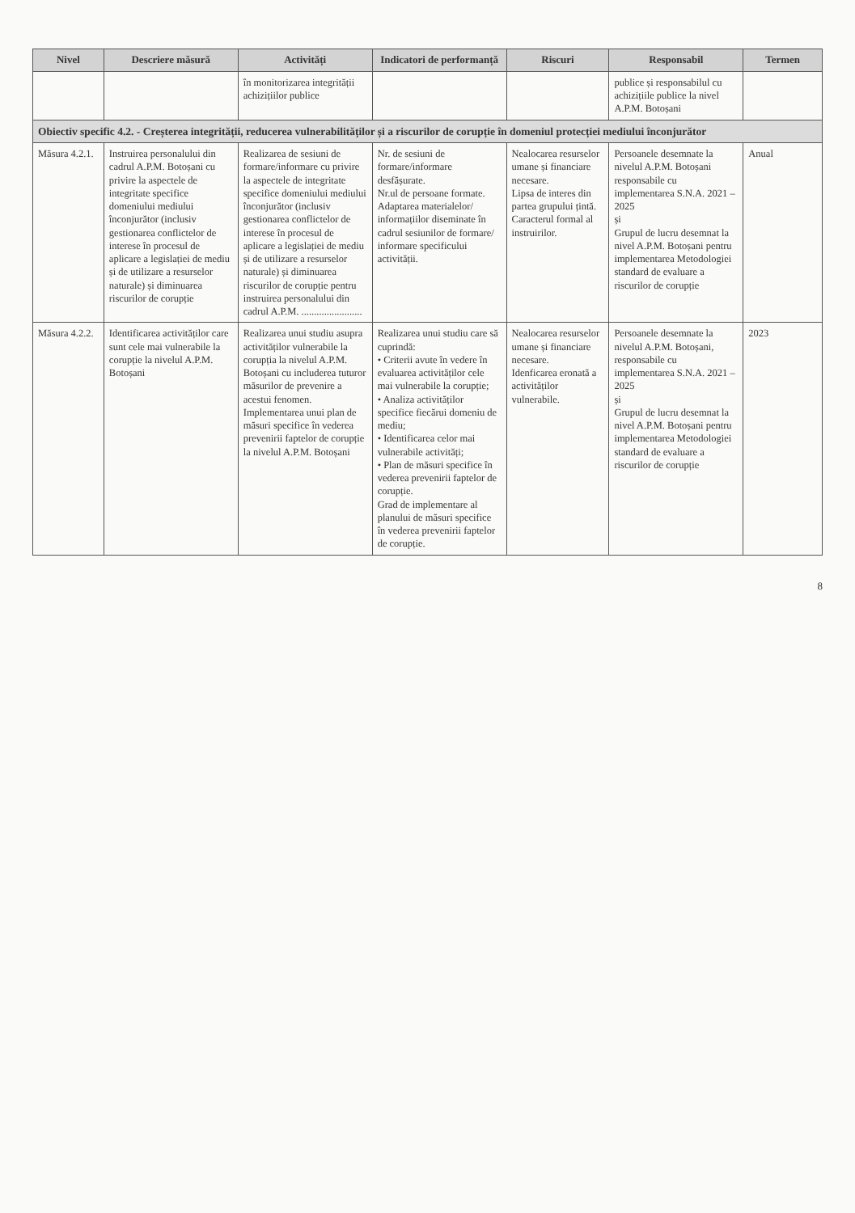| Nivel | Descriere măsură | Activități | Indicatori de performanță | Riscuri | Responsabil | Termen |
| --- | --- | --- | --- | --- | --- | --- |
| | | în monitorizarea integrității achizițiilor publice | | | publice și responsabilul cu achizițiile publice la nivel A.P.M. Botoșani | |
| Obiectiv specific 4.2. - Creșterea integrității, reducerea vulnerabilităților și a riscurilor de corupție în domeniul protecției mediului înconjurător | | | | | | |
| Măsura 4.2.1. | Instruirea personalului din cadrul A.P.M. Botoșani cu privire la aspectele de integritate specifice domeniului mediului înconjurător (inclusiv gestionarea conflictelor de interese în procesul de aplicare a legislației de mediu și de utilizare a resurselor naturale) și diminuarea riscurilor de corupție | Realizarea de sesiuni de formare/informare cu privire la aspectele de integritate specifice domeniului mediului înconjurător (inclusiv gestionarea conflictelor de interese în procesul de aplicare a legislației de mediu și de utilizare a resurselor naturale) și diminuarea riscurilor de corupție pentru instruirea personalului din cadrul A.P.M. ........................ | Nr. de sesiuni de formare/informare desfășurate. Nr.ul de persoane formate. Adaptarea materialelor/ informațiilor diseminate în cadrul sesiunilor de formare/ informare specificului activității. | Nealocarea resurselor umane și financiare necesare. Lipsa de interes din partea grupului țintă. Caracterul formal al instruirilor. | Persoanele desemnate la nivelul A.P.M. Botoșani responsabile cu implementarea S.N.A. 2021 – 2025 și Grupul de lucru desemnat la nivel A.P.M. Botoșani pentru implementarea Metodologiei standard de evaluare a riscurilor de corupție | Anual |
| Măsura 4.2.2. | Identificarea activităților care sunt cele mai vulnerabile la corupție la nivelul A.P.M. Botoșani | Realizarea unui studiu asupra activităților vulnerabile la corupția la nivelul A.P.M. Botoșani cu includerea tuturor măsurilor de prevenire a acestui fenomen. Implementarea unui plan de măsuri specifice în vederea prevenirii faptelor de corupție la nivelul A.P.M. Botoșani | Realizarea unui studiu care să cuprindă: • Criterii avute în vedere în evaluarea activităților cele mai vulnerabile la corupție; • Analiza activităților specifice fiecărui domeniu de mediu; • Identificarea celor mai vulnerabile activități; • Plan de măsuri specifice în vederea prevenirii faptelor de corupție. Grad de implementare al planului de măsuri specifice în vederea prevenirii faptelor de corupție. | Nealocarea resurselor umane și financiare necesare. Idenficarea eronată a activităților vulnerabile. | Persoanele desemnate la nivelul A.P.M. Botoșani, responsabile cu implementarea S.N.A. 2021 – 2025 și Grupul de lucru desemnat la nivel A.P.M. Botoșani pentru implementarea Metodologiei standard de evaluare a riscurilor de corupție | 2023 |
8